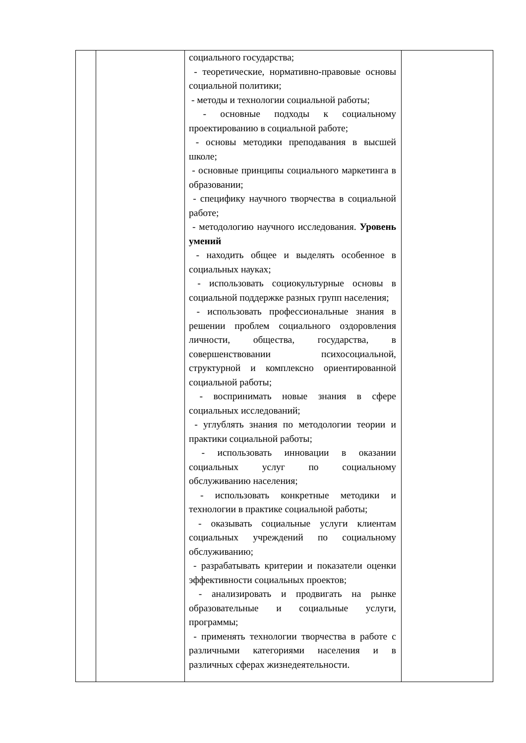| | | социального государства; - теоретические, нормативно-правовые основы социальной политики; - методы и технологии социальной работы; - основные подходы к социальному проектированию в социальной работе; - основы методики преподавания в высшей школе; - основные принципы социального маркетинга в образовании; - специфику научного творчества в социальной работе; - методологию научного исследования. Уровень умений - находить общее и выделять особенное в социальных науках; - использовать социокультурные основы в социальной поддержке разных групп населения; - использовать профессиональные знания в решении проблем социального оздоровления личности, общества, государства, в совершенствовании психосоциальной, структурной и комплексно ориентированной социальной работы; - воспринимать новые знания в сфере социальных исследований; - углублять знания по методологии теории и практики социальной работы; - использовать инновации в оказании социальных услуг по социальному обслуживанию населения; - использовать конкретные методики и технологии в практике социальной работы; - оказывать социальные услуги клиентам социальных учреждений по социальному обслуживанию; - разрабатывать критерии и показатели оценки эффективности социальных проектов; - анализировать и продвигать на рынке образовательные и социальные услуги, программы; - применять технологии творчества в работе с различными категориями населения и в различных сферах жизнедеятельности. | |